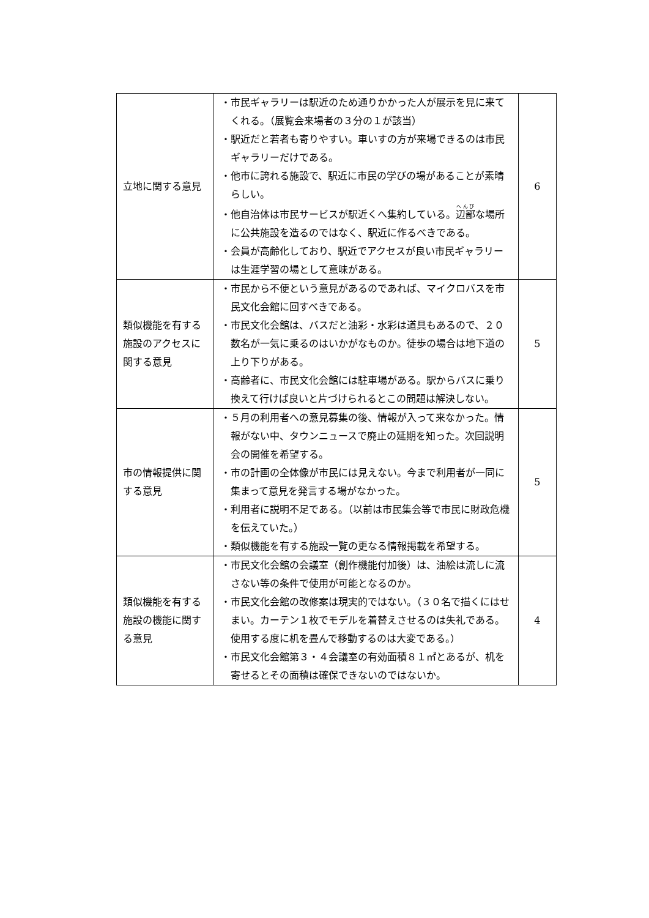| 立地に関する意見 | ・市民ギャラリーは駅近のため通りかかった人が展示を見に来てくれる。（展覧会来場者の３分の１が該当） ・駅近だと若者も寄りやすい。車いすの方が来場できるのは市民ギャラリーだけである。 ・他市に誇れる施設で、駅近に市民の学びの場があることが素晴らしい。 ・他自治体は市民サービスが駅近くへ集約している。 辺鄙 な場所に公共施設を造るのではなく、駅近に作るべきである。 ・会員が高齢化しており、駅近でアクセスが良い市民ギャラリーは生涯学習の場として意味がある。 | 6 |
| 類似機能を有する施設のアクセスに関する意見 | ・市民から不便という意見があるのであれば、マイクロバスを市民文化会館に回すべきである。 ・市民文化会館は、バスだと油彩・水彩は道具もあるので、２０数名が一気に乗るのはいかがなものか。徒歩の場合は地下道の上り下りがある。 ・高齢者に、市民文化会館には駐車場がある。駅からバスに乗り換えて行けば良いと片づけられるとこの問題は解決しない。 | 5 |
| 市の情報提供に関する意見 | ・５月の利用者への意見募集の後、情報が入って来なかった。情報がない中、タウンニュースで廃止の延期を知った。次回説明会の開催を希望する。 ・市の計画の全体像が市民には見えない。今まで利用者が一同に集まって意見を発言する場がなかった。 ・利用者に説明不足である。（以前は市民集会等で市民に財政危機を伝えていた。） ・類似機能を有する施設一覧の更なる情報掲載を希望する。 | 5 |
| 類似機能を有する施設の機能に関する意見 | ・市民文化会館の会議室（創作機能付加後）は、油絵は流しに流さない等の条件で使用が可能となるのか。 ・市民文化会館の改修案は現実的ではない。（３０名で描くにはせまい。カーテン１枚でモデルを着替えさせるのは失礼である。使用する度に机を畳んで移動するのは大変である。） ・市民文化会館第３・４会議室の有効面積８１㎡とあるが、机を寄せるとその面積は確保できないのではないか。 | 4 |